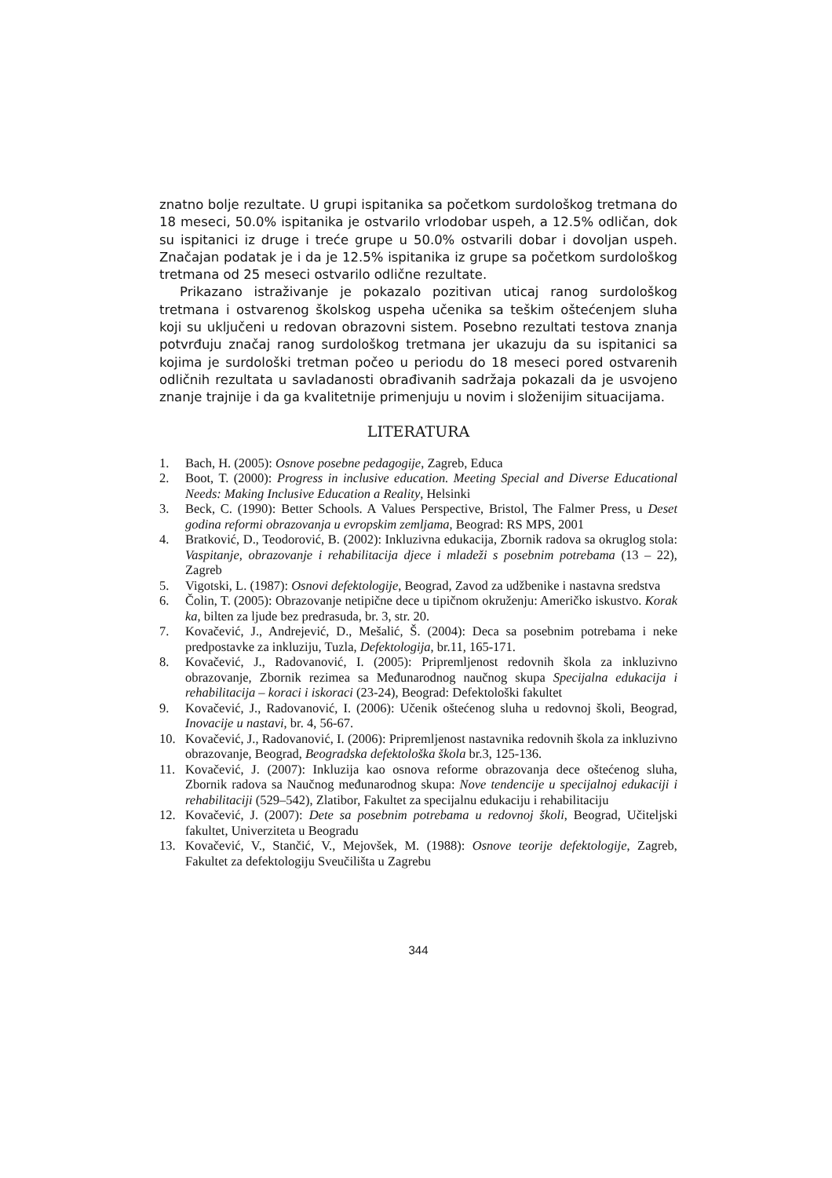znatno bolje rezultate. U grupi ispitanika sa početkom surdološkog tretmana do 18 meseci, 50.0% ispitanika je ostvarilo vrlodobar uspeh, a 12.5% odličan, dok su ispitanici iz druge i treće grupe u 50.0% ostvarili dobar i dovoljan uspeh. Značajan podatak je i da je 12.5% ispitanika iz grupe sa početkom surdološkog tretmana od 25 meseci ostvarilo odlične rezultate.
Prikazano istraživanje je pokazalo pozitivan uticaj ranog surdološkog tretmana i ostvarenog školskog uspeha učenika sa teškim oštećenjem sluha koji su uključeni u redovan obrazovni sistem. Posebno rezultati testova znanja potvrđuju značaj ranog surdološkog tretmana jer ukazuju da su ispitanici sa kojima je surdološki tretman počeo u periodu do 18 meseci pored ostvarenih odličnih rezultata u savladanosti obrađivanih sadržaja pokazali da je usvojeno znanje trajnije i da ga kvalitetnije primenjuju u novim i složenijim situacijama.
LITERATURA
1. Bach, H. (2005): Osnove posebne pedagogije, Zagreb, Educa
2. Boot, T. (2000): Progress in inclusive education. Meeting Special and Diverse Educational Needs: Making Inclusive Education a Reality, Helsinki
3. Beck, C. (1990): Better Schools. A Values Perspective, Bristol, The Falmer Press, u Deset godina reformi obrazovanja u evropskim zemljama, Beograd: RS MPS, 2001
4. Bratković, D., Teodorović, B. (2002): Inkluzivna edukacija, Zbornik radova sa okruglog stola: Vaspitanje, obrazovanje i rehabilitacija djece i mladeži s posebnim potrebama (13 – 22), Zagreb
5. Vigotski, L. (1987): Osnovi defektologije, Beograd, Zavod za udžbenike i nastavna sredstva
6. Čolin, T. (2005): Obrazovanje netipične dece u tipičnom okruženju: Američko iskustvo. Korak ka, bilten za ljude bez predrasuda, br. 3, str. 20.
7. Kovačević, J., Andrejević, D., Mešalić, Š. (2004): Deca sa posebnim potrebama i neke predpostavke za inkluziju, Tuzla, Defektologija, br.11, 165-171.
8. Kovačević, J., Radovanović, I. (2005): Pripremljenost redovnih škola za inkluzivno obrazovanje, Zbornik rezimea sa Međunarodnog naučnog skupa Specijalna edukacija i rehabilitacija – koraci i iskoraci (23-24), Beograd: Defektološki fakultet
9. Kovačević, J., Radovanović, I. (2006): Učenik oštećenog sluha u redovnoj školi, Beograd, Inovacije u nastavi, br. 4, 56-67.
10. Kovačević, J., Radovanović, I. (2006): Pripremljenost nastavnika redovnih škola za inkluzivno obrazovanje, Beograd, Beogradska defektološka škola br.3, 125-136.
11. Kovačević, J. (2007): Inkluzija kao osnova reforme obrazovanja dece oštećenog sluha, Zbornik radova sa Naučnog međunarodnog skupa: Nove tendencije u specijalnoj edukaciji i rehabilitaciji (529–542), Zlatibor, Fakultet za specijalnu edukaciju i rehabilitaciju
12. Kovačević, J. (2007): Dete sa posebnim potrebama u redovnoj školi, Beograd, Učiteljski fakultet, Univerziteta u Beogradu
13. Kovačević, V., Stančić, V., Mejovšek, M. (1988): Osnove teorije defektologije, Zagreb, Fakultet za defektologiju Sveučilišta u Zagrebu
344